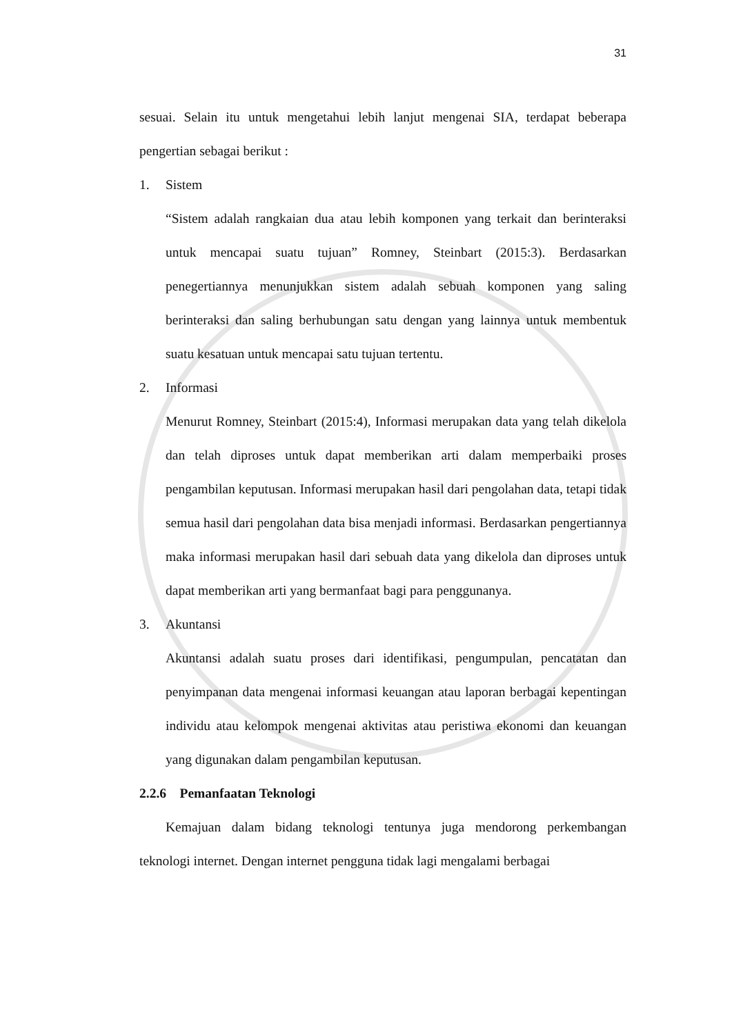31
sesuai. Selain itu untuk mengetahui lebih lanjut mengenai SIA, terdapat beberapa pengertian sebagai berikut :
1. Sistem
“Sistem adalah rangkaian dua atau lebih komponen yang terkait dan berinteraksi untuk mencapai suatu tujuan” Romney, Steinbart (2015:3). Berdasarkan penegertiannya menunjukkan sistem adalah sebuah komponen yang saling berinteraksi dan saling berhubungan satu dengan yang lainnya untuk membentuk suatu kesatuan untuk mencapai satu tujuan tertentu.
2. Informasi
Menurut Romney, Steinbart (2015:4), Informasi merupakan data yang telah dikelola dan telah diproses untuk dapat memberikan arti dalam memperbaiki proses pengambilan keputusan. Informasi merupakan hasil dari pengolahan data, tetapi tidak semua hasil dari pengolahan data bisa menjadi informasi. Berdasarkan pengertiannya maka informasi merupakan hasil dari sebuah data yang dikelola dan diproses untuk dapat memberikan arti yang bermanfaat bagi para penggunanya.
3. Akuntansi
Akuntansi adalah suatu proses dari identifikasi, pengumpulan, pencatatan dan penyimpanan data mengenai informasi keuangan atau laporan berbagai kepentingan individu atau kelompok mengenai aktivitas atau peristiwa ekonomi dan keuangan yang digunakan dalam pengambilan keputusan.
2.2.6 Pemanfaatan Teknologi
Kemajuan dalam bidang teknologi tentunya juga mendorong perkembangan teknologi internet. Dengan internet pengguna tidak lagi mengalami berbagai